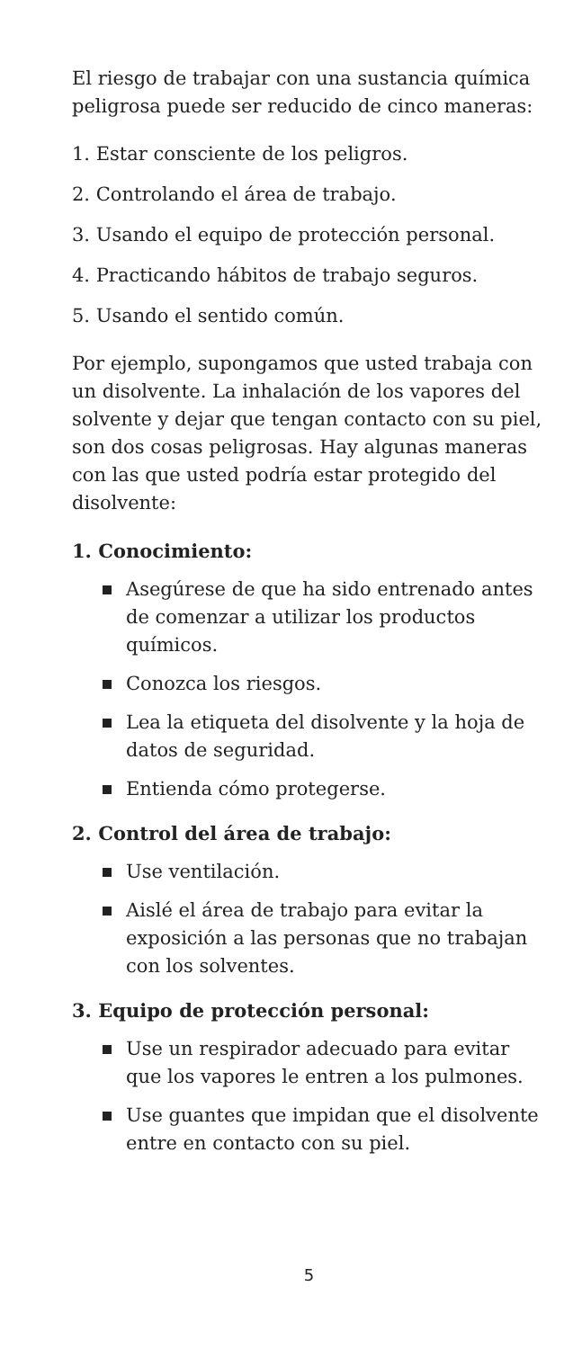El riesgo de trabajar con una sustancia química peligrosa puede ser reducido de cinco maneras:
1. Estar consciente de los peligros.
2. Controlando el área de trabajo.
3. Usando el equipo de protección personal.
4. Practicando hábitos de trabajo seguros.
5. Usando el sentido común.
Por ejemplo, supongamos que usted trabaja con un disolvente. La inhalación de los vapores del solvente y dejar que tengan contacto con su piel, son dos cosas peligrosas. Hay algunas maneras con las que usted podría estar protegido del disolvente:
1. Conocimiento:
Asegúrese de que ha sido entrenado antes de comenzar a utilizar los productos químicos.
Conozca los riesgos.
Lea la etiqueta del disolvente y la hoja de datos de seguridad.
Entienda cómo protegerse.
2. Control del área de trabajo:
Use ventilación.
Aislé el área de trabajo para evitar la exposición a las personas que no trabajan con los solventes.
3. Equipo de protección personal:
Use un respirador adecuado para evitar que los vapores le entren a los pulmones.
Use guantes que impidan que el disolvente entre en contacto con su piel.
5